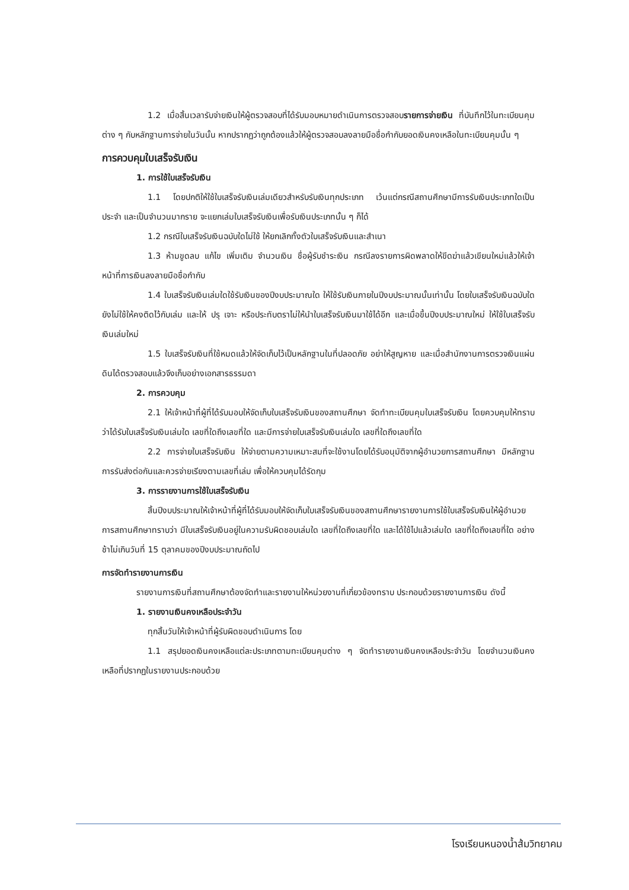1.2 เมื่อสิ้นเวลารับจ่ายเงินให้ผู้ตรวจสอบที่ได้รับมอบหมายดำเนินการตรวจสอบรายการจ่ายเงิน ที่บันทึกไว้ในทะเบียนคุมต่าง ๆ กับหลักฐานการจ่ายในวันนั้น หากปรากฏว่าถูกต้องแล้วให้ผู้ตรวจสอบลงลายมือชื่อกำกับยอดเงินคงเหลือในทะเบียนคุมนั้น ๆ
การควบคุมใบเสร็จรับเงิน
1. การใช้ใบเสร็จรับเงิน
1.1 โดยปกติให้ใช้ใบเสร็จรับเงินเล่มเดียวสำหรับรับเงินทุกประเภท เว้นแต่กรณีสถานศึกษามีการรับเงินประเภทใดเป็นประจำ และเป็นจำนวนมากราย จะแยกเล่มใบเสร็จรับเงินเพื่อรับเงินประเภทนั้น ๆ ก็ได้
1.2 กรณีใบเสร็จรับเงินฉบับใดไม่ใช้ ให้ยกเลิกทั้งตัวใบเสร็จรับเงินและสำเนา
1.3 ห้ามขูดลบ แก้ไข เพิ่มเติม จำนวนเงิน ชื่อผู้รับชำระเงิน กรณีลงรายการผิดพลาดให้ขีดฆ่าแล้วเขียนใหม่แล้วให้เจ้าหน้าที่การเงินลงลายมือชื่อกำกับ
1.4 ใบเสร็จรับเงินเล่มใดใช้รับเงินของปีงบประมาณใด ให้ใช้รับเงินภายในปีงบประมาณนั้นเท่านั้น โดยใบเสร็จรับเงินฉบับใดยังไม่ใช้ให้คงติดไว้กับเล่ม และให้ ปรุ เจาะ หรือประทับตราไม่ให้นำใบเสร็จรับเงินมาใช้ได้อีก และเมื่อขึ้นปีงบประมาณใหม่ ให้ใช้ใบเสร็จรับเงินเล่มใหม่
1.5 ใบเสร็จรับเงินที่ใช้หมดแล้วให้จัดเก็บไว้เป็นหลักฐานในที่ปลอดภัย อย่าให้สูญหาย และเมื่อสำนักงานการตรวจเงินแผ่นดินได้ตรวจสอบแล้วจึงเก็บอย่างเอกสารธรรมดา
2. การควบคุม
2.1 ให้เจ้าหน้าที่ผู้ที่ได้รับมอบให้จัดเก็บใบเสร็จรับเงินของสถานศึกษา จัดทำทะเบียนคุมใบเสร็จรับเงิน โดยควบคุมให้ทราบว่าได้รับใบเสร็จรับเงินเล่มใด เลขที่ใดถึงเลขที่ใด และมีการจ่ายใบเสร็จรับเงินเล่มใด เลขที่ใดถึงเลขที่ใด
2.2 การจ่ายใบเสร็จรับเงิน ให้จ่ายตามความเหมาะสมที่จะใช้งานโดยได้รับอนุมัติจากผู้อำนวยการสถานศึกษา มีหลักฐานการรับส่งต่อกันและควรจ่ายเรียงตามเลขที่เล่ม เพื่อให้ควบคุมได้รัดกุม
3. การรายงานการใช้ใบเสร็จรับเงิน
สิ้นปีงบประมาณให้เจ้าหน้าที่ผู้ที่ได้รับมอบให้จัดเก็บใบเสร็จรับเงินของสถานศึกษารายงานการใช้ใบเสร็จรับเงินให้ผู้อำนวยการสถานศึกษาทราบว่า มีใบเสร็จรับเงินอยู่ในความรับผิดชอบเล่มใด เลขที่ใดถึงเลขที่ใด และได้ใช้ไปแล้วเล่มใด เลขที่ใดถึงเลขที่ใด อย่างช้าไม่เกินวันที่ 15 ตุลาคมของปีงบประมาณถัดไป
การจัดทำรายงานการเงิน
รายงานการเงินที่สถานศึกษาต้องจัดทำและรายงานให้หน่วยงานที่เกี่ยวข้องทราบ ประกอบด้วยรายงานการเงิน ดังนี้
1. รายงานเงินคงเหลือประจำวัน
ทุกสิ้นวันให้เจ้าหน้าที่ผู้รับผิดชอบดำเนินการ โดย
1.1 สรุปยอดเงินคงเหลือแต่ละประเภทตามทะเบียนคุมต่าง ๆ จัดทำรายงานเงินคงเหลือประจำวัน โดยจำนวนเงินคงเหลือที่ปรากฏในรายงานประกอบด้วย
โรงเรียนหนองน้ำส้มวิทยาคม